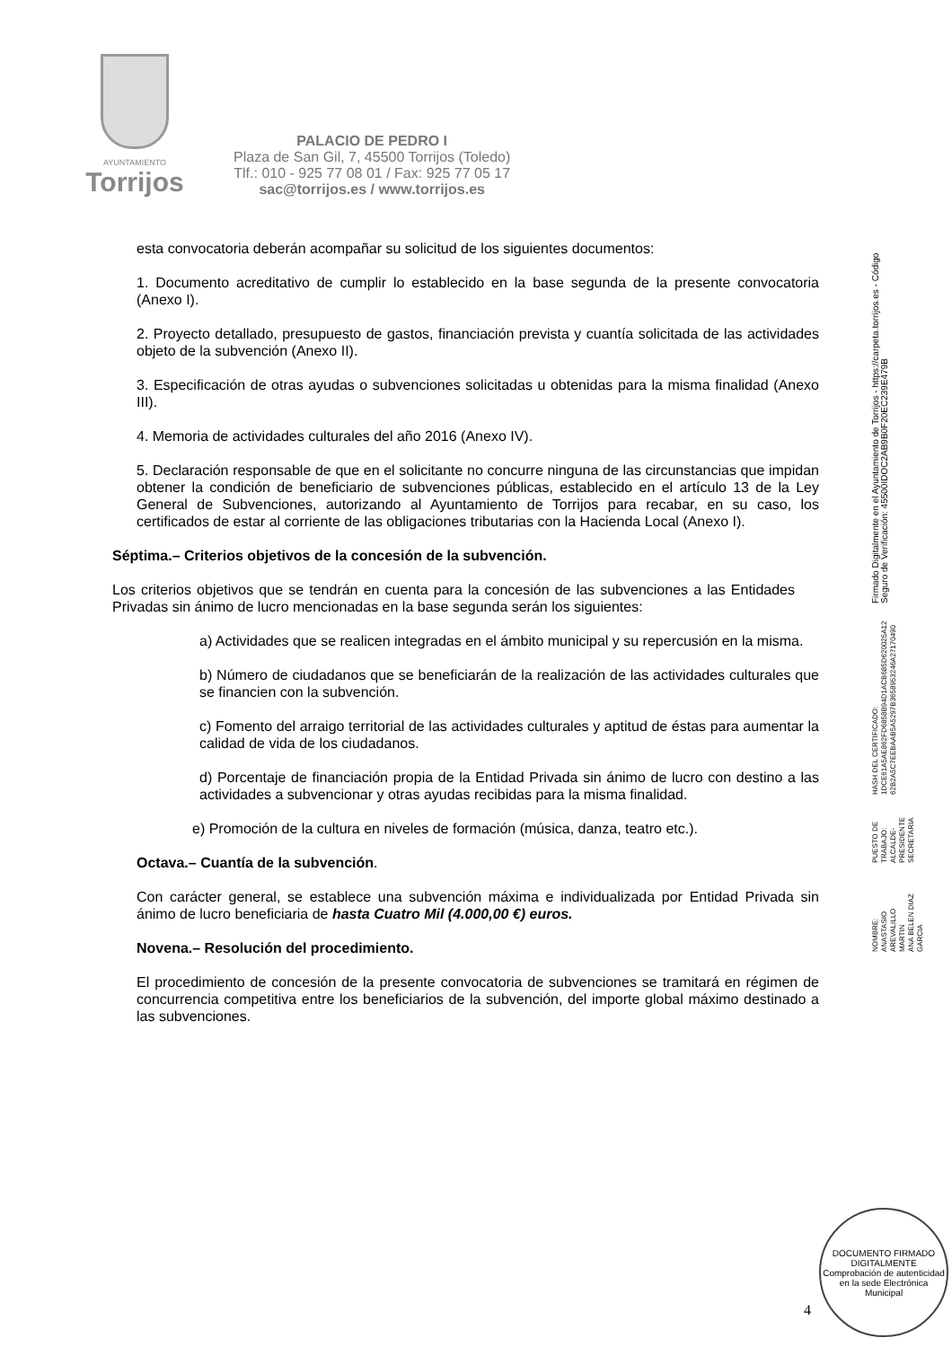AYUNTAMIENTO
Torrijos
PALACIO DE PEDRO I
Plaza de San Gil, 7, 45500 Torrijos (Toledo)
Tlf.: 010 - 925 77 08 01 / Fax: 925 77 05 17
sac@torrijos.es / www.torrijos.es
esta convocatoria deberán acompañar su solicitud de los siguientes documentos:
1. Documento acreditativo de cumplir lo establecido en la base segunda de la presente convocatoria (Anexo I).
2. Proyecto detallado, presupuesto de gastos, financiación prevista y cuantía solicitada de las actividades objeto de la subvención (Anexo II).
3. Especificación de otras ayudas o subvenciones solicitadas u obtenidas para la misma finalidad (Anexo III).
4. Memoria de actividades culturales del año 2016 (Anexo IV).
5. Declaración responsable de que en el solicitante no concurre ninguna de las circunstancias que impidan obtener la condición de beneficiario de subvenciones públicas, establecido en el artículo 13 de la Ley General de Subvenciones, autorizando al Ayuntamiento de Torrijos para recabar, en su caso, los certificados de estar al corriente de las obligaciones tributarias con la Hacienda Local (Anexo I).
Séptima.– Criterios objetivos de la concesión de la subvención.
Los criterios objetivos que se tendrán en cuenta para la concesión de las subvenciones a las Entidades Privadas sin ánimo de lucro mencionadas en la base segunda serán los siguientes:
a) Actividades que se realicen integradas en el ámbito municipal y su repercusión en la misma.
b) Número de ciudadanos que se beneficiarán de la realización de las actividades culturales que se financien con la subvención.
c) Fomento del arraigo territorial de las actividades culturales y aptitud de éstas para aumentar la calidad de vida de los ciudadanos.
d) Porcentaje de financiación propia de la Entidad Privada sin ánimo de lucro con destino a las actividades a subvencionar y otras ayudas recibidas para la misma finalidad.
e) Promoción de la cultura en niveles de formación (música, danza, teatro etc.).
Octava.– Cuantía de la subvención.
Con carácter general, se establece una subvención máxima e individualizada por Entidad Privada sin ánimo de lucro beneficiaria de hasta Cuatro Mil (4.000,00 €) euros.
Novena.– Resolución del procedimiento.
El procedimiento de concesión de la presente convocatoria de subvenciones se tramitará en régimen de concurrencia competitiva entre los beneficiarios de la subvención, del importe global máximo destinado a las subvenciones.
NOMBRE:
ANASTASIO AREVALILLO MARTIN
ANA BELEN DIAZ GARCIA
PUESTO DE TRABAJO:
ALCALDE-PRESIDENTE
SECRETARIA
HASH DEL CERTIFICADO:
1DCE61A5AE862FD6858B94D1ACB685D620025A12
62B2A5C7EEBAAB5A5297B3658953246A27170490
Firmado Digitalmente en el Ayuntamiento de Torrijos - https://carpeta.torrijos.es - Código Seguro de Verificación: 45500IDOC2AB9B0F20EC239E479B
4
DOCUMENTO FIRMADO
DIGITALMENTE
Comprobación de autenticidad en la sede Electrónica Municipal